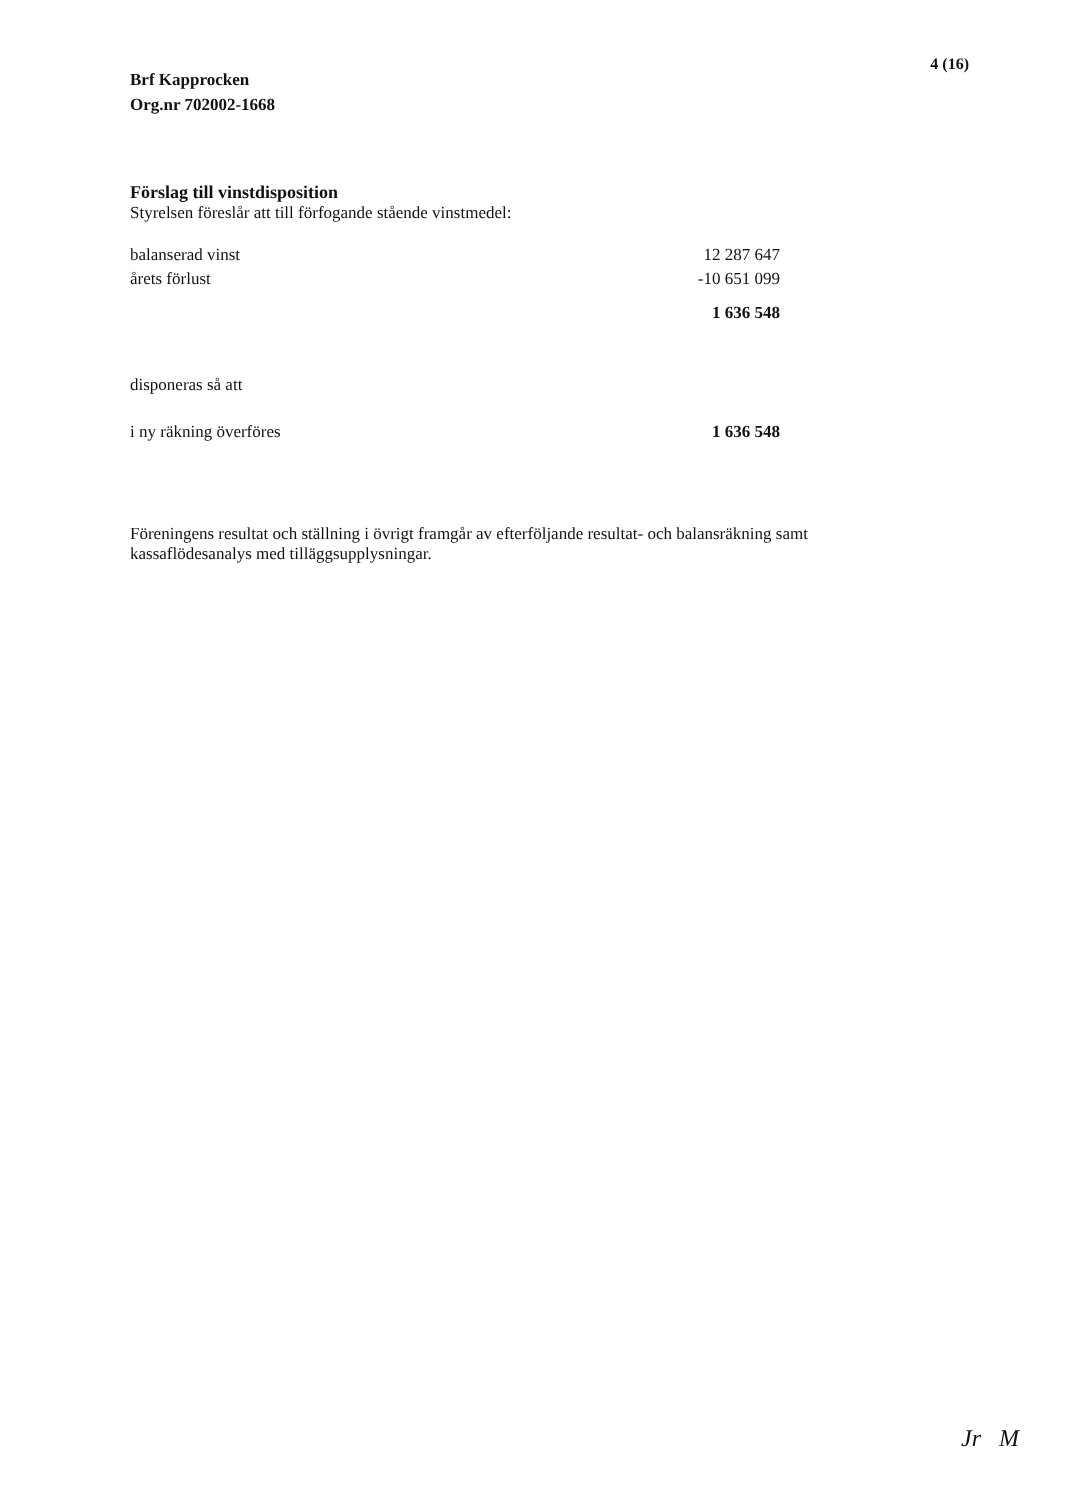Brf Kapprocken
Org.nr 702002-1668
4 (16)
Förslag till vinstdisposition
Styrelsen föreslår att till förfogande stående vinstmedel:
| balanserad vinst | 12 287 647 |
| årets förlust | -10 651 099 |
| | 1 636 548 |
| disponeras så att | |
| i ny räkning överföres | 1 636 548 |
Föreningens resultat och ställning i övrigt framgår av efterföljande resultat- och balansräkning samt kassaflödesanalys med tilläggsupplysningar.
Jr M